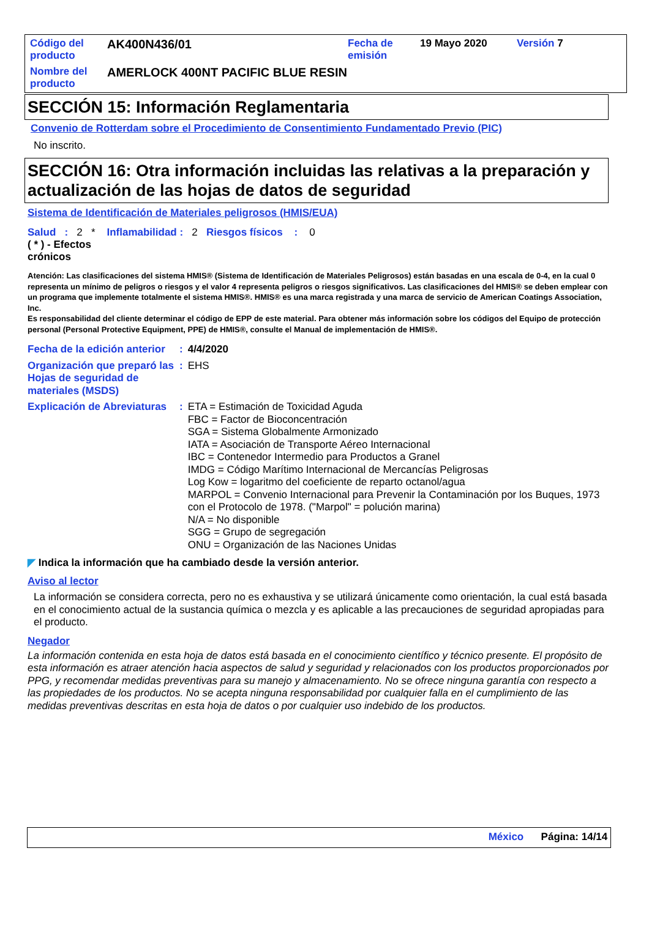| Código del producto | AK400N436/01 | Fecha de emisión | 19 Mayo 2020 | Versión 7 |
| Nombre del producto | AMERLOCK 400NT PACIFIC BLUE RESIN | | | |
SECCIÓN 15: Información Reglamentaria
Convenio de Rotterdam sobre el Procedimiento de Consentimiento Fundamentado Previo (PIC)
No inscrito.
SECCIÓN 16: Otra información incluidas las relativas a la preparación y actualización de las hojas de datos de seguridad
Sistema de Identificación de Materiales peligrosos (HMIS/EUA)
Salud : 2 * Inflamabilidad : 2 Riesgos físicos : 0
( * ) - Efectos crónicos
Atención: Las clasificaciones del sistema HMIS® (Sistema de Identificación de Materiales Peligrosos) están basadas en una escala de 0-4, en la cual 0 representa un mínimo de peligros o riesgos y el valor 4 representa peligros o riesgos significativos. Las clasificaciones del HMIS® se deben emplear con un programa que implemente totalmente el sistema HMIS®. HMIS® es una marca registrada y una marca de servicio de American Coatings Association, Inc.
Es responsabilidad del cliente determinar el código de EPP de este material. Para obtener más información sobre los códigos del Equipo de protección personal (Personal Protective Equipment, PPE) de HMIS®, consulte el Manual de implementación de HMIS®.
| Fecha de la edición anterior | : | 4/4/2020 |
| Organización que preparó las Hojas de seguridad de materiales (MSDS) | : | EHS |
| Explicación de Abreviaturas | : | ETA = Estimación de Toxicidad Aguda FBC = Factor de Bioconcentración SGA = Sistema Globalmente Armonizado IATA = Asociación de Transporte Aéreo Internacional IBC = Contenedor Intermedio para Productos a Granel IMDG = Código Marítimo Internacional de Mercancías Peligrosas Log Kow = logaritmo del coeficiente de reparto octanol/agua MARPOL = Convenio Internacional para Prevenir la Contaminación por los Buques, 1973 con el Protocolo de 1978. ("Marpol" = polución marina) N/A = No disponible SGG = Grupo de segregación ONU = Organización de las Naciones Unidas |
◤ Indica la información que ha cambiado desde la versión anterior.
Aviso al lector
La información se considera correcta, pero no es exhaustiva y se utilizará únicamente como orientación, la cual está basada en el conocimiento actual de la sustancia química o mezcla y es aplicable a las precauciones de seguridad apropiadas para el producto.
Negador
La información contenida en esta hoja de datos está basada en el conocimiento científico y técnico presente. El propósito de esta información es atraer atención hacia aspectos de salud y seguridad y relacionados con los productos proporcionados por PPG, y recomendar medidas preventivas para su manejo y almacenamiento. No se ofrece ninguna garantía con respecto a las propiedades de los productos. No se acepta ninguna responsabilidad por cualquier falla en el cumplimiento de las medidas preventivas descritas en esta hoja de datos o por cualquier uso indebido de los productos.
México Página: 14/14